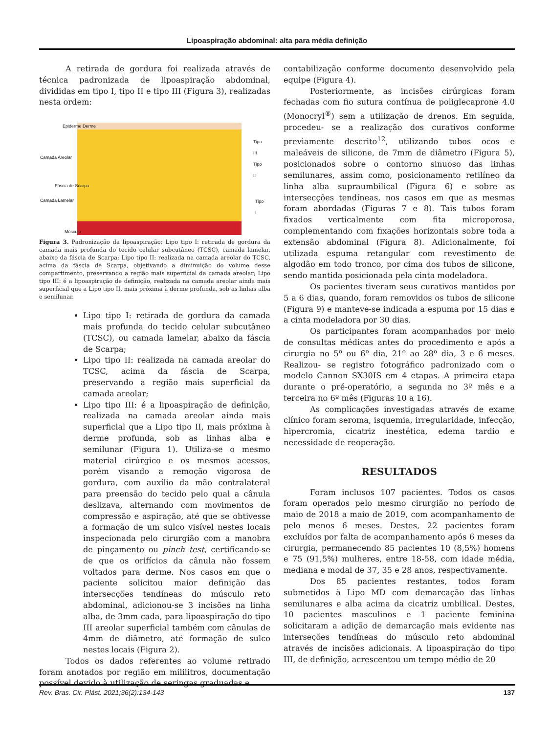Lipoaspiração abdominal: alta para média definição
A retirada de gordura foi realizada através de técnica padronizada de lipoaspiração abdominal, divididas em tipo I, tipo II e tipo III (Figura 3), realizadas nesta ordem:
Epiderme Derme
Camada Areolar
Fáscia de Scarpa
Camada Lamelar
Músculo
Tipo III
Tipo II
Tipo I
Figura 3. Padronização da lipoaspiração: Lipo tipo I: retirada de gordura da camada mais profunda do tecido celular subcutâneo (TCSC), camada lamelar, abaixo da fáscia de Scarpa; Lipo tipo II: realizada na camada areolar do TCSC, acima da fáscia de Scarpa, objetivando a diminuição do volume desse compartimento, preservando a região mais superficial da camada areolar; Lipo tipo III: é a lipoaspiração de definição, realizada na camada areolar ainda mais superficial que a Lipo tipo II, mais próxima à derme profunda, sob as linhas alba e semilunar.
Lipo tipo I: retirada de gordura da camada mais profunda do tecido celular subcutâneo (TCSC), ou camada lamelar, abaixo da fáscia de Scarpa;
Lipo tipo II: realizada na camada areolar do TCSC, acima da fáscia de Scarpa, preservando a região mais superficial da camada areolar;
Lipo tipo III: é a lipoaspiração de definição, realizada na camada areolar ainda mais superficial que a Lipo tipo II, mais próxima à derme profunda, sob as linhas alba e semilunar (Figura 1). Utiliza-se o mesmo material cirúrgico e os mesmos acessos, porém visando a remoção vigorosa de gordura, com auxílio da mão contralateral para preensão do tecido pelo qual a cânula deslizava, alternando com movimentos de compressão e aspiração, até que se obtivesse a formação de um sulco visível nestes locais inspecionada pelo cirurgião com a manobra de pinçamento ou pinch test, certificando-se de que os orifícios da cânula não fossem voltados para derme. Nos casos em que o paciente solicitou maior definição das intersecções tendíneas do músculo reto abdominal, adicionou-se 3 incisões na linha alba, de 3mm cada, para lipoaspiração do tipo III areolar superficial também com cânulas de 4mm de diâmetro, até formação de sulco nestes locais (Figura 2).
Todos os dados referentes ao volume retirado foram anotados por região em mililitros, documentação possível devido à utilização de seringas graduadas e
contabilização conforme documento desenvolvido pela equipe (Figura 4).
Posteriormente, as incisões cirúrgicas foram fechadas com fio sutura contínua de poliglecaprone 4.0 (Monocryl<sup>®</sup>) sem a utilização de drenos. Em seguida, procedeu- se a realização dos curativos conforme previamente descrito<sup>12</sup>, utilizando tubos ocos e maleáveis de silicone, de 7mm de diâmetro (Figura 5), posicionados sobre o contorno sinuoso das linhas semilunares, assim como, posicionamento retilíneo da linha alba supraumbilical (Figura 6) e sobre as intersecções tendíneas, nos casos em que as mesmas foram abordadas (Figuras 7 e 8). Tais tubos foram fixados verticalmente com fita microporosa, complementando com fixações horizontais sobre toda a extensão abdominal (Figura 8). Adicionalmente, foi utilizada espuma retangular com revestimento de algodão em todo tronco, por cima dos tubos de silicone, sendo mantida posicionada pela cinta modeladora.
Os pacientes tiveram seus curativos mantidos por 5 a 6 dias, quando, foram removidos os tubos de silicone (Figura 9) e manteve-se indicada a espuma por 15 dias e a cinta modeladora por 30 dias.
Os participantes foram acompanhados por meio de consultas médicas antes do procedimento e após a cirurgia no 5º ou 6º dia, 21º ao 28º dia, 3 e 6 meses. Realizou- se registro fotográfico padronizado com o modelo Cannon SX30IS em 4 etapas. A primeira etapa durante o pré-operatório, a segunda no 3º mês e a terceira no 6º mês (Figuras 10 a 16).
As complicações investigadas através de exame clínico foram seroma, isquemia, irregularidade, infecção, hipercromia, cicatriz inestética, edema tardio e necessidade de reoperação.
RESULTADOS
Foram inclusos 107 pacientes. Todos os casos foram operados pelo mesmo cirurgião no período de maio de 2018 a maio de 2019, com acompanhamento de pelo menos 6 meses. Destes, 22 pacientes foram excluídos por falta de acompanhamento após 6 meses da cirurgia, permanecendo 85 pacientes 10 (8,5%) homens e 75 (91,5%) mulheres, entre 18-58, com idade média, mediana e modal de 37, 35 e 28 anos, respectivamente.
Dos 85 pacientes restantes, todos foram submetidos à Lipo MD com demarcação das linhas semilunares e alba acima da cicatriz umbilical. Destes, 10 pacientes masculinos e 1 paciente feminina solicitaram a adição de demarcação mais evidente nas interseções tendíneas do músculo reto abdominal através de incisões adicionais. A lipoaspiração do tipo III, de definição, acrescentou um tempo médio de 20
Rev. Bras. Cir. Plást. 2021;36(2):134-143 137